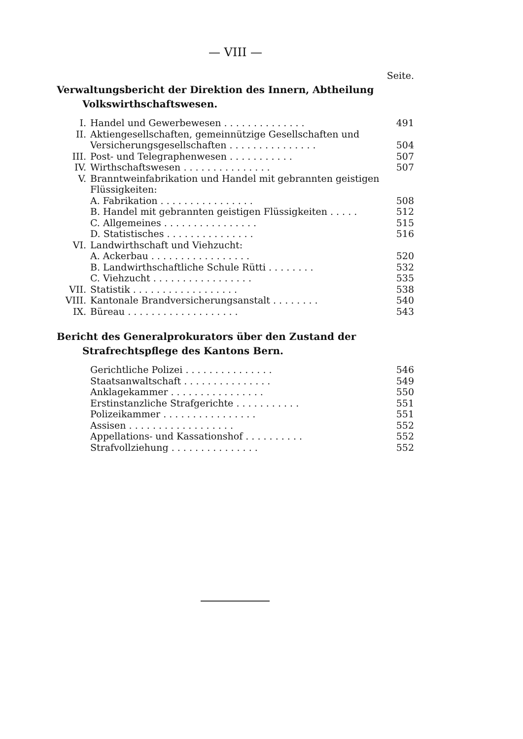— VIII —
Seite.
Verwaltungsbericht der Direktion des Innern, Abtheilung Volkswirthschaftswesen.
| I. | Handel und Gewerbewesen . . . . . . . . . . . . . . | 491 |
| II. | Aktiengesellschaften, gemeinnützige Gesellschaften und Versicherungsgesellschaften . . . . . . . . . . . . . . . | 504 |
| III. | Post- und Telegraphenwesen . . . . . . . . . . . | 507 |
| IV. | Wirthschaftswesen . . . . . . . . . . . . . . . | 507 |
| V. | Branntweinfabrikation und Handel mit gebrannten geistigen Flüssigkeiten: | |
| | A. Fabrikation . . . . . . . . . . . . . . . . | 508 |
| | B. Handel mit gebrannten geistigen Flüssigkeiten . . . . . | 512 |
| | C. Allgemeines . . . . . . . . . . . . . . . . | 515 |
| | D. Statistisches . . . . . . . . . . . . . . . | 516 |
| VI. | Landwirthschaft und Viehzucht: | |
| | A. Ackerbau . . . . . . . . . . . . . . . . . | 520 |
| | B. Landwirthschaftliche Schule Rütti . . . . . . . . | 532 |
| | C. Viehzucht . . . . . . . . . . . . . . . . . | 535 |
| VII. | Statistik . . . . . . . . . . . . . . . . . . | 538 |
| VIII. | Kantonale Brandversicherungsanstalt . . . . . . . . | 540 |
| IX. | Büreau . . . . . . . . . . . . . . . . . . . | 543 |
Bericht des Generalprokurators über den Zustand der Strafrechtspflege des Kantons Bern.
| | Gerichtliche Polizei . . . . . . . . . . . . . . . | 546 |
| | Staatsanwaltschaft . . . . . . . . . . . . . . . | 549 |
| | Anklagekammer . . . . . . . . . . . . . . . . | 550 |
| | Erstinstanzliche Strafgerichte . . . . . . . . . . . | 551 |
| | Polizeikammer . . . . . . . . . . . . . . . . | 551 |
| | Assisen . . . . . . . . . . . . . . . . . . | 552 |
| | Appellations- und Kassationshof . . . . . . . . . . | 552 |
| | Strafvollziehung . . . . . . . . . . . . . . . | 552 |